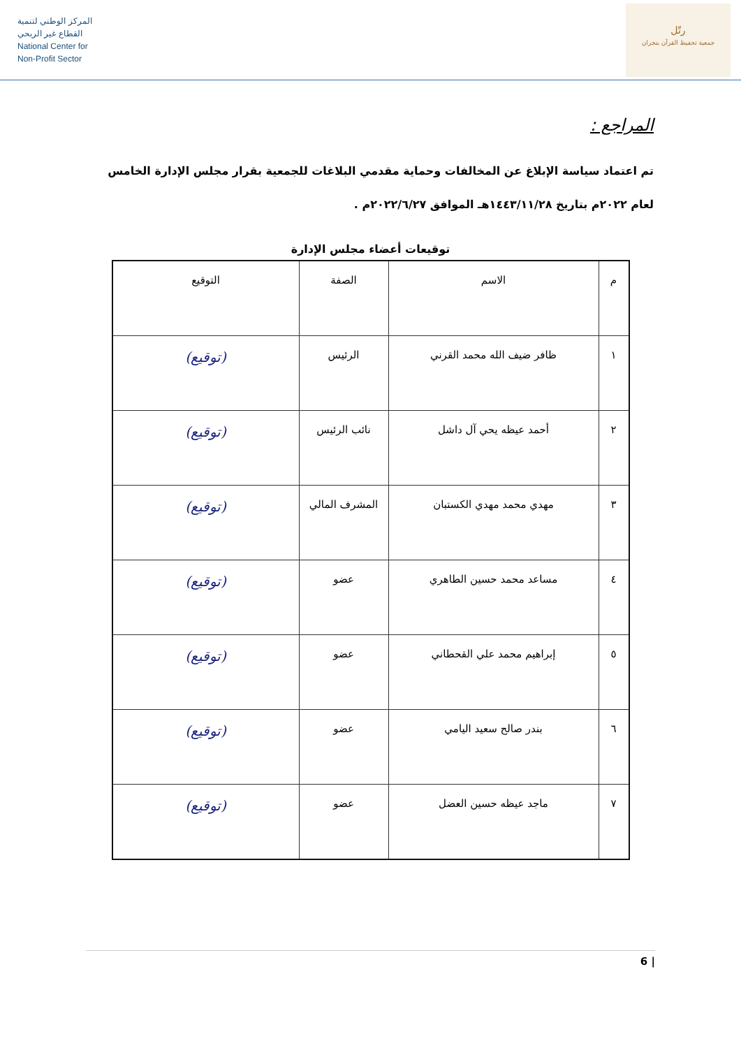المركز الوطني لتنمية
القطاع غير الربحي
National Center for
Non-Profit Sector
رتّل
جمعية تحفيظ القرآن بنجران
المراجع :
تم اعتماد سياسة الإبلاغ عن المخالفات وحماية مقدمي البلاغات للجمعية بقرار مجلس الإدارة الخامس لعام ٢٠٢٢م بتاريخ ١٤٤٣/١١/٢٨هـ الموافق ٢٠٢٢/٦/٢٧م .
توقيعات أعضاء مجلس الإدارة
| م | الاسم | الصفة | التوقيع |
| --- | --- | --- | --- |
| ١ | ظافر ضيف الله محمد القرني | الرئيس | (توقيع) |
| ٢ | أحمد عيظه يحي آل داشل | نائب الرئيس | (توقيع) |
| ٣ | مهدي محمد مهدي الكستبان | المشرف المالي | (توقيع) |
| ٤ | مساعد محمد حسين الطاهري | عضو | (توقيع) |
| ٥ | إبراهيم محمد علي القحطاني | عضو | (توقيع) |
| ٦ | بندر صالح سعيد اليامي | عضو | (توقيع) |
| ٧ | ماجد عيظه حسين العضل | عضو | (توقيع) |
6 |